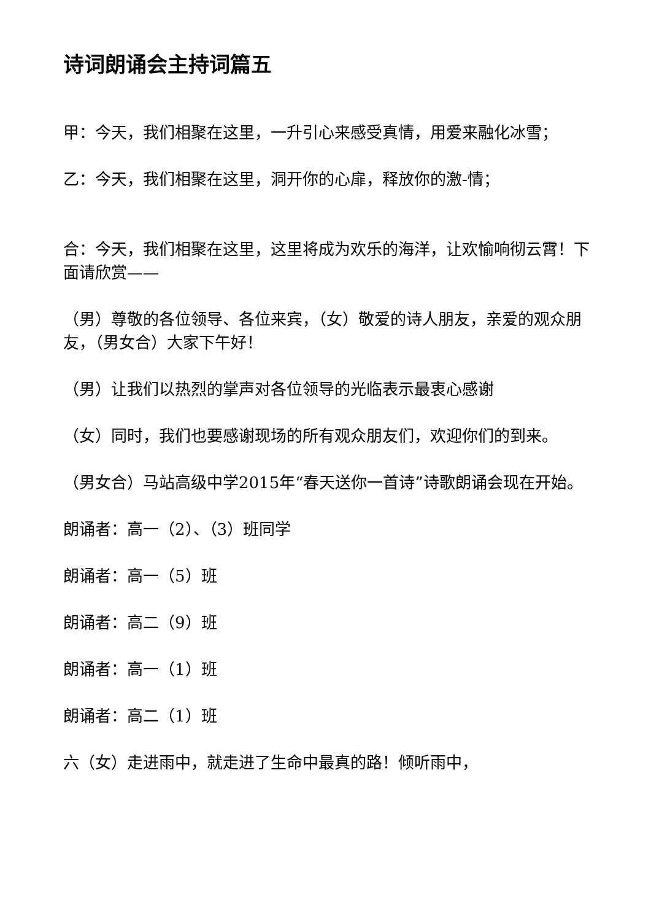诗词朗诵会主持词篇五
甲：今天，我们相聚在这里，一升引心来感受真情，用爱来融化冰雪；
乙：今天，我们相聚在这里，洞开你的心扉，释放你的激-情；
合：今天，我们相聚在这里，这里将成为欢乐的海洋，让欢愉响彻云霄！下面请欣赏——
（男）尊敬的各位领导、各位来宾，（女）敬爱的诗人朋友，亲爱的观众朋友，（男女合）大家下午好！
（男）让我们以热烈的掌声对各位领导的光临表示最衷心感谢
（女）同时，我们也要感谢现场的所有观众朋友们，欢迎你们的到来。
（男女合）马站高级中学2015年“春天送你一首诗”诗歌朗诵会现在开始。
朗诵者：高一（2）、（3）班同学
朗诵者：高一（5）班
朗诵者：高二（9）班
朗诵者：高一（1）班
朗诵者：高二（1）班
六（女）走进雨中，就走进了生命中最真的路！倾听雨中，